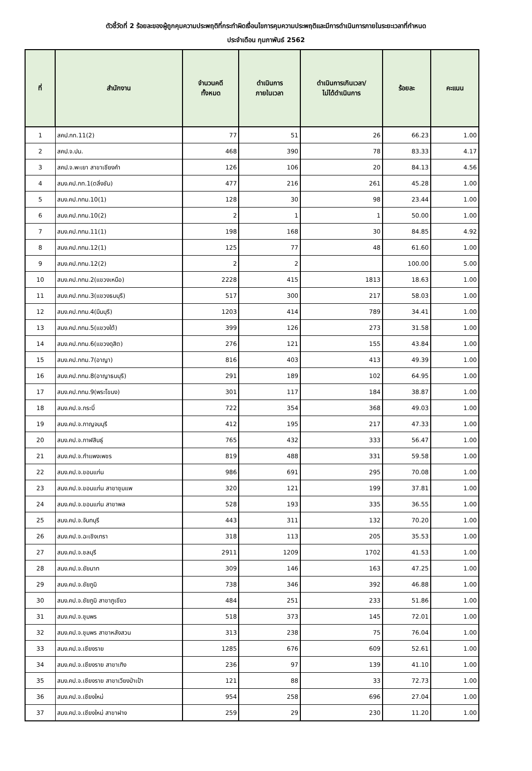ตัวชี้วัดที่ 2 ร้อยละของผู้ถูกคุมความประพฤติที่กระทำผิดเงื่อนไขการคุมความประพฤติและมีการดำเนินการภายในระยะเวลาที่กำหนด
ประจำเดือน กุมภาพันธ์ 2562
| ที่ | สำนักงาน | จำนวนคดี ทั้งหมด | ดำเนินการ ภายในเวลา | ดำเนินการเกินเวลา/ ไม่ได้ดำเนินการ | ร้อยละ | คะแนน |
| --- | --- | --- | --- | --- | --- | --- |
| 1 | สคป.กท.11(2) | 77 | 51 | 26 | 66.23 | 1.00 |
| 2 | สคป.จ.ปน. | 468 | 390 | 78 | 83.33 | 4.17 |
| 3 | สคป.จ.พะเยา สาขาเชียงคำ | 126 | 106 | 20 | 84.13 | 4.56 |
| 4 | สนง.คป.กท.1(ตลิ่งชัน) | 477 | 216 | 261 | 45.28 | 1.00 |
| 5 | สนง.คป.กทม.10(1) | 128 | 30 | 98 | 23.44 | 1.00 |
| 6 | สนง.คป.กทม.10(2) | 2 | 1 | 1 | 50.00 | 1.00 |
| 7 | สนง.คป.กทม.11(1) | 198 | 168 | 30 | 84.85 | 4.92 |
| 8 | สนง.คป.กทม.12(1) | 125 | 77 | 48 | 61.60 | 1.00 |
| 9 | สนง.คป.กทม.12(2) | 2 | 2 | | 100.00 | 5.00 |
| 10 | สนง.คป.กทม.2(แขวงเหนือ) | 2228 | 415 | 1813 | 18.63 | 1.00 |
| 11 | สนง.คป.กทม.3(แขวงธนบุรี) | 517 | 300 | 217 | 58.03 | 1.00 |
| 12 | สนง.คป.กทม.4(มีนบุรี) | 1203 | 414 | 789 | 34.41 | 1.00 |
| 13 | สนง.คป.กทม.5(แขวงใต้) | 399 | 126 | 273 | 31.58 | 1.00 |
| 14 | สนง.คป.กทม.6(แขวงดุสิต) | 276 | 121 | 155 | 43.84 | 1.00 |
| 15 | สนง.คป.กทม.7(อาญา) | 816 | 403 | 413 | 49.39 | 1.00 |
| 16 | สนง.คป.กทม.8(อาญาธนบุรี) | 291 | 189 | 102 | 64.95 | 1.00 |
| 17 | สนง.คป.กทม.9(พระโขนง) | 301 | 117 | 184 | 38.87 | 1.00 |
| 18 | สนง.คป.จ.กระบี่ | 722 | 354 | 368 | 49.03 | 1.00 |
| 19 | สนง.คป.จ.กาญจนบุรี | 412 | 195 | 217 | 47.33 | 1.00 |
| 20 | สนง.คป.จ.กาฬสินธุ์ | 765 | 432 | 333 | 56.47 | 1.00 |
| 21 | สนง.คป.จ.กำแพงเพชร | 819 | 488 | 331 | 59.58 | 1.00 |
| 22 | สนง.คป.จ.ขอนแก่น | 986 | 691 | 295 | 70.08 | 1.00 |
| 23 | สนง.คป.จ.ขอนแก่น สาขาชุมแพ | 320 | 121 | 199 | 37.81 | 1.00 |
| 24 | สนง.คป.จ.ขอนแก่น สาขาพล | 528 | 193 | 335 | 36.55 | 1.00 |
| 25 | สนง.คป.จ.จันทบุรี | 443 | 311 | 132 | 70.20 | 1.00 |
| 26 | สนง.คป.จ.ฉะเชิงเทรา | 318 | 113 | 205 | 35.53 | 1.00 |
| 27 | สนง.คป.จ.ชลบุรี | 2911 | 1209 | 1702 | 41.53 | 1.00 |
| 28 | สนง.คป.จ.ชัยนาท | 309 | 146 | 163 | 47.25 | 1.00 |
| 29 | สนง.คป.จ.ชัยภูมิ | 738 | 346 | 392 | 46.88 | 1.00 |
| 30 | สนง.คป.จ.ชัยภูมิ สาขาภูเขียว | 484 | 251 | 233 | 51.86 | 1.00 |
| 31 | สนง.คป.จ.ชุมพร | 518 | 373 | 145 | 72.01 | 1.00 |
| 32 | สนง.คป.จ.ชุมพร สาขาหลังสวน | 313 | 238 | 75 | 76.04 | 1.00 |
| 33 | สนง.คป.จ.เชียงราย | 1285 | 676 | 609 | 52.61 | 1.00 |
| 34 | สนง.คป.จ.เชียงราย สาขาเทิง | 236 | 97 | 139 | 41.10 | 1.00 |
| 35 | สนง.คป.จ.เชียงราย สาขาเวียงป่าเป้า | 121 | 88 | 33 | 72.73 | 1.00 |
| 36 | สนง.คป.จ.เชียงใหม่ | 954 | 258 | 696 | 27.04 | 1.00 |
| 37 | สนง.คป.จ.เชียงใหม่ สาขาฝาง | 259 | 29 | 230 | 11.20 | 1.00 |